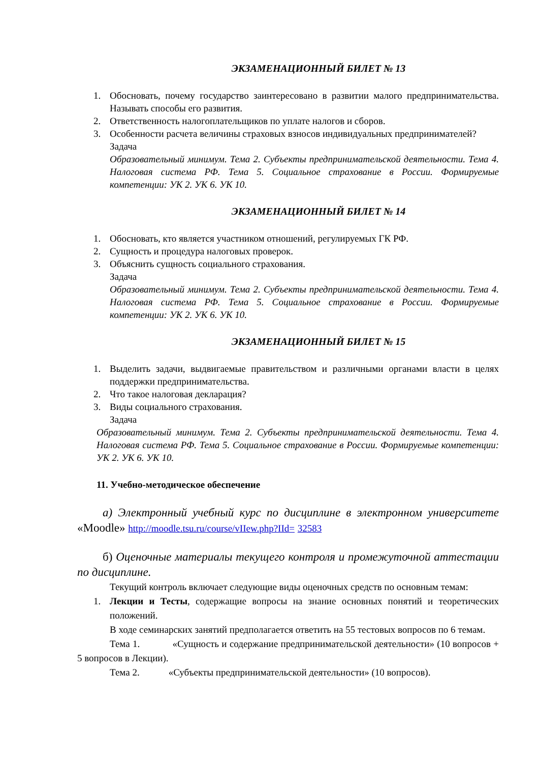ЭКЗАМЕНАЦИОННЫЙ БИЛЕТ № 13
1. Обосновать, почему государство заинтересовано в развитии малого предпринимательства. Называть способы его развития.
2. Ответственность налогоплательщиков по уплате налогов и сборов.
3. Особенности расчета величины страховых взносов индивидуальных предпринимателей?
Задача
Образовательный минимум. Тема 2. Субъекты предпринимательской деятельности. Тема 4. Налоговая система РФ. Тема 5. Социальное страхование в России. Формируемые компетенции: УК 2. УК 6. УК 10.
ЭКЗАМЕНАЦИОННЫЙ БИЛЕТ № 14
1. Обосновать, кто является участником отношений, регулируемых ГК РФ.
2. Сущность и процедура налоговых проверок.
3. Объяснить сущность социального страхования.
Задача
Образовательный минимум. Тема 2. Субъекты предпринимательской деятельности. Тема 4. Налоговая система РФ. Тема 5. Социальное страхование в России. Формируемые компетенции: УК 2. УК 6. УК 10.
ЭКЗАМЕНАЦИОННЫЙ БИЛЕТ № 15
1. Выделить задачи, выдвигаемые правительством и различными органами власти в целях поддержки предпринимательства.
2. Что такое налоговая декларация?
3. Виды социального страхования.
Задача
Образовательный минимум. Тема 2. Субъекты предпринимательской деятельности. Тема 4. Налоговая система РФ. Тема 5. Социальное страхование в России. Формируемые компетенции: УК 2. УК 6. УК 10.
11. Учебно-методическое обеспечение
а) Электронный учебный курс по дисциплине в электронном университете «Moodle» http://moodle.tsu.ru/course/vIIew.php?IId= 32583
б) Оценочные материалы текущего контроля и промежуточной аттестации по дисциплине.
Текущий контроль включает следующие виды оценочных средств по основным темам:
1. Лекции и Тесты, содержащие вопросы на знание основных понятий и теоретических положений.
В ходе семинарских занятий предполагается ответить на 55 тестовых вопросов по 6 темам.
Тема 1. «Сущность и содержание предпринимательской деятельности» (10 вопросов + 5 вопросов в Лекции).
Тема 2. «Субъекты предпринимательской деятельности» (10 вопросов).